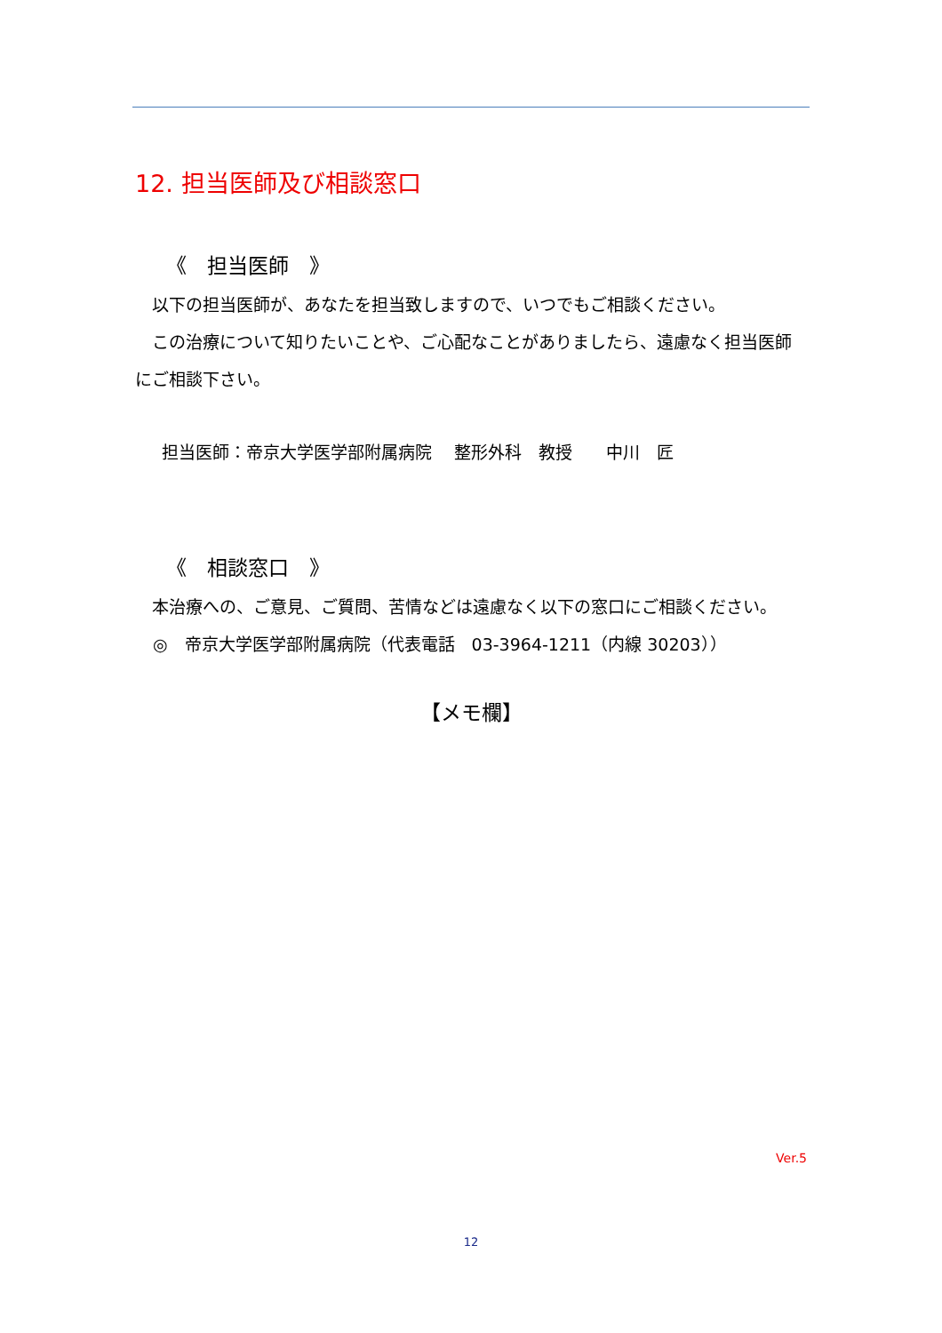12. 担当医師及び相談窓口
《　担当医師　》
　以下の担当医師が、あなたを担当致しますので、いつでもご相談ください。
　この治療について知りたいことや、ご心配なことがありましたら、遠慮なく担当医師にご相談下さい。
担当医師：帝京大学医学部附属病院　 整形外科　教授　　中川　匠
《　相談窓口　》
　本治療への、ご意見、ご質問、苦情などは遠慮なく以下の窓口にご相談ください。
◎　帝京大学医学部附属病院（代表電話　03-3964-1211（内線 30203））
【メモ欄】
Ver.5
12